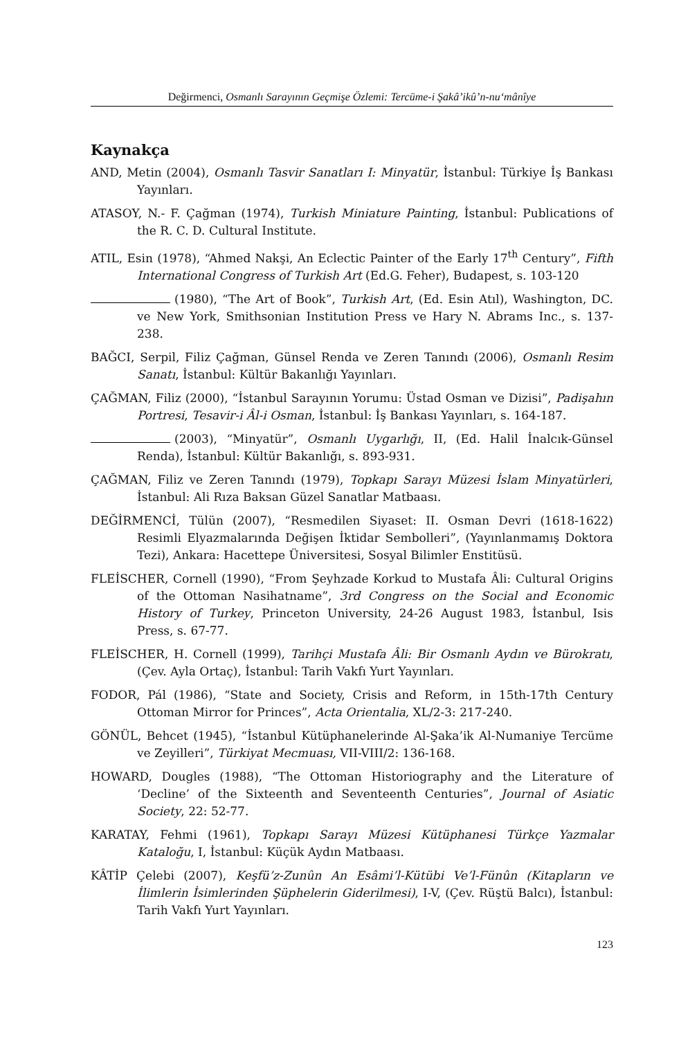Değirmenci, Osmanlı Sarayının Geçmişe Özlemi: Tercüme-i Şakâ’ikû’n-nu‘mânîye
Kaynakça
AND, Metin (2004), Osmanlı Tasvir Sanatları I: Minyatür, İstanbul: Türkiye İş Bankası Yayınları.
ATASOY, N.- F. Çağman (1974), Turkish Miniature Painting, İstanbul: Publications of the R. C. D. Cultural Institute.
ATIL, Esin (1978), “Ahmed Nakşi, An Eclectic Painter of the Early 17<sup>th</sup> Century”, Fifth International Congress of Turkish Art (Ed.G. Feher), Budapest, s. 103-120
(1980), “The Art of Book”, Turkish Art, (Ed. Esin Atıl), Washington, DC. ve New York, Smithsonian Institution Press ve Hary N. Abrams Inc., s. 137-238.
BAĞCI, Serpil, Filiz Çağman, Günsel Renda ve Zeren Tanındı (2006), Osmanlı Resim Sanatı, İstanbul: Kültür Bakanlığı Yayınları.
ÇAĞMAN, Filiz (2000), “İstanbul Sarayının Yorumu: Üstad Osman ve Dizisi”, Padişahın Portresi, Tesavir-i Âl-i Osman, İstanbul: İş Bankası Yayınları, s. 164-187.
(2003), “Minyatür”, Osmanlı Uygarlığı, II, (Ed. Halil İnalcık-Günsel Renda), İstanbul: Kültür Bakanlığı, s. 893-931.
ÇAĞMAN, Filiz ve Zeren Tanındı (1979), Topkapı Sarayı Müzesi İslam Minyatürleri, İstanbul: Ali Rıza Baksan Güzel Sanatlar Matbaası.
DEĞİRMENCİ, Tülün (2007), “Resmedilen Siyaset: II. Osman Devri (1618-1622) Resimli Elyazmalarında Değişen İktidar Sembolleri”, (Yayınlanmamış Doktora Tezi), Ankara: Hacettepe Üniversitesi, Sosyal Bilimler Enstitüsü.
FLEİSCHER, Cornell (1990), “From Şeyhzade Korkud to Mustafa Âli: Cultural Origins of the Ottoman Nasihatname”, 3rd Congress on the Social and Economic History of Turkey, Princeton University, 24-26 August 1983, İstanbul, Isis Press, s. 67-77.
FLEİSCHER, H. Cornell (1999), Tarihçi Mustafa Âli: Bir Osmanlı Aydın ve Bürokratı, (Çev. Ayla Ortaç), İstanbul: Tarih Vakfı Yurt Yayınları.
FODOR, Pál (1986), “State and Society, Crisis and Reform, in 15th-17th Century Ottoman Mirror for Princes”, Acta Orientalia, XL/2-3: 217-240.
GÖNÜL, Behcet (1945), “İstanbul Kütüphanelerinde Al-Şaka’ik Al-Numaniye Tercüme ve Zeyilleri”, Türkiyat Mecmuası, VII-VIII/2: 136-168.
HOWARD, Dougles (1988), “The Ottoman Historiography and the Literature of ‘Decline’ of the Sixteenth and Seventeenth Centuries”, Journal of Asiatic Society, 22: 52-77.
KARATAY, Fehmi (1961), Topkapı Sarayı Müzesi Kütüphanesi Türkçe Yazmalar Kataloğu, I, İstanbul: Küçük Aydın Matbaası.
KÂTİP Çelebi (2007), Keşfü’z-Zunûn An Esâmi’l-Kütübi Ve’l-Fünûn (Kitapların ve İlimlerin İsimlerinden Şüphelerin Giderilmesi), I-V, (Çev. Rüştü Balcı), İstanbul: Tarih Vakfı Yurt Yayınları.
123